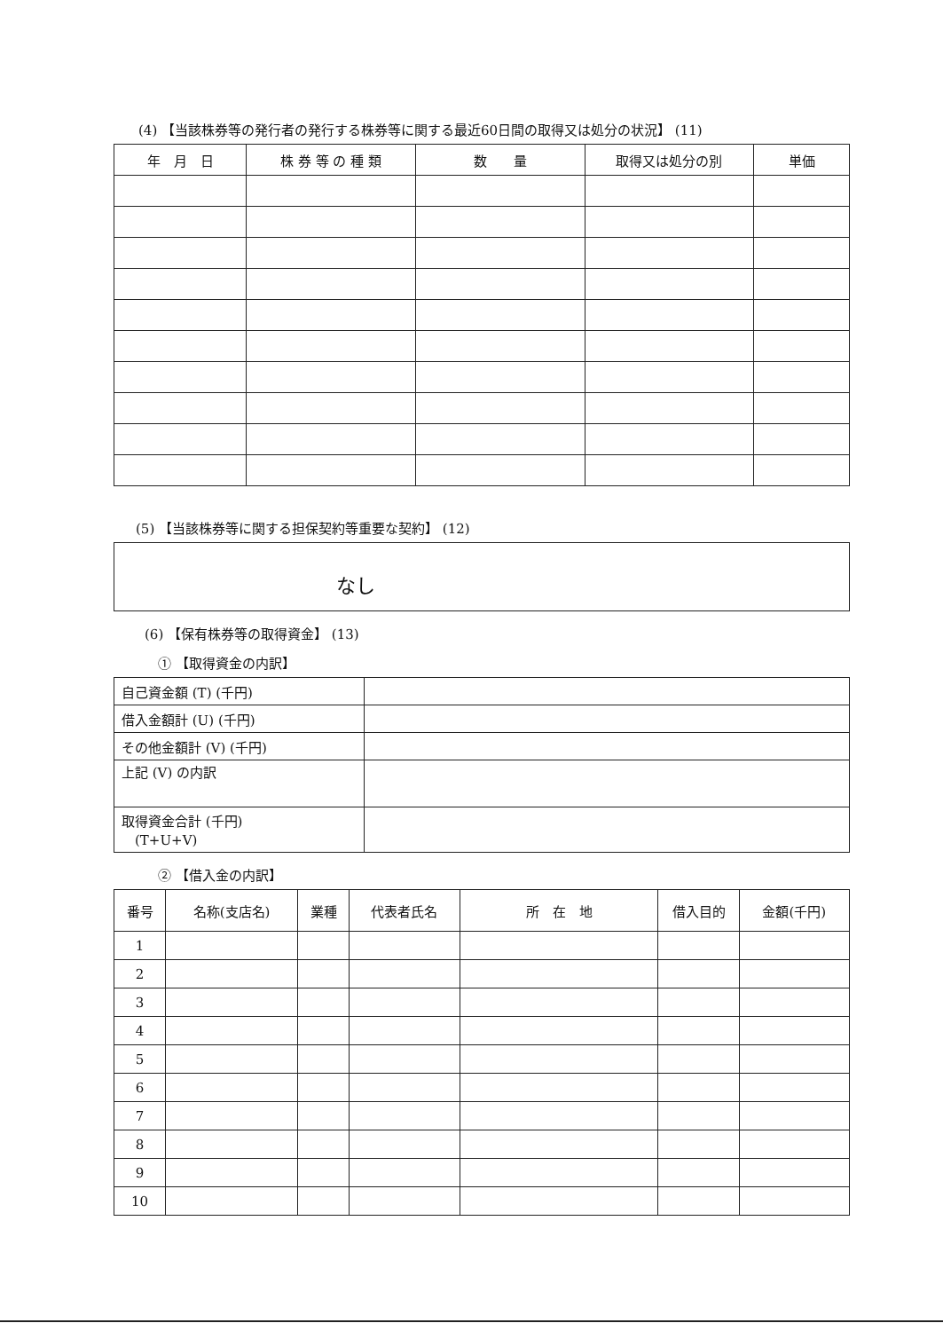(4) 【当該株券等の発行者の発行する株券等に関する最近60日間の取得又は処分の状況】 (11)
| 年 月 日 | 株 券 等 の 種 類 | 数 量 | 取得又は処分の別 | 単価 |
| --- | --- | --- | --- | --- |
(5) 【当該株券等に関する担保契約等重要な契約】 (12)
なし
(6) 【保有株券等の取得資金】 (13)
① 【取得資金の内訳】
| 自己資金額 (T) (千円) | |
| 借入金額計 (U) (千円) | |
| その他金額計 (V) (千円) | |
| 上記 (V) の内訳 | |
| 取得資金合計 (千円) (T+U+V) | |
② 【借入金の内訳】
| 番号 | 名称(支店名) | 業種 | 代表者氏名 | 所 在 地 | 借入目的 | 金額(千円) |
| --- | --- | --- | --- | --- | --- | --- |
| 1 | | | | | | |
| 2 | | | | | | |
| 3 | | | | | | |
| 4 | | | | | | |
| 5 | | | | | | |
| 6 | | | | | | |
| 7 | | | | | | |
| 8 | | | | | | |
| 9 | | | | | | |
| 10 | | | | | | |